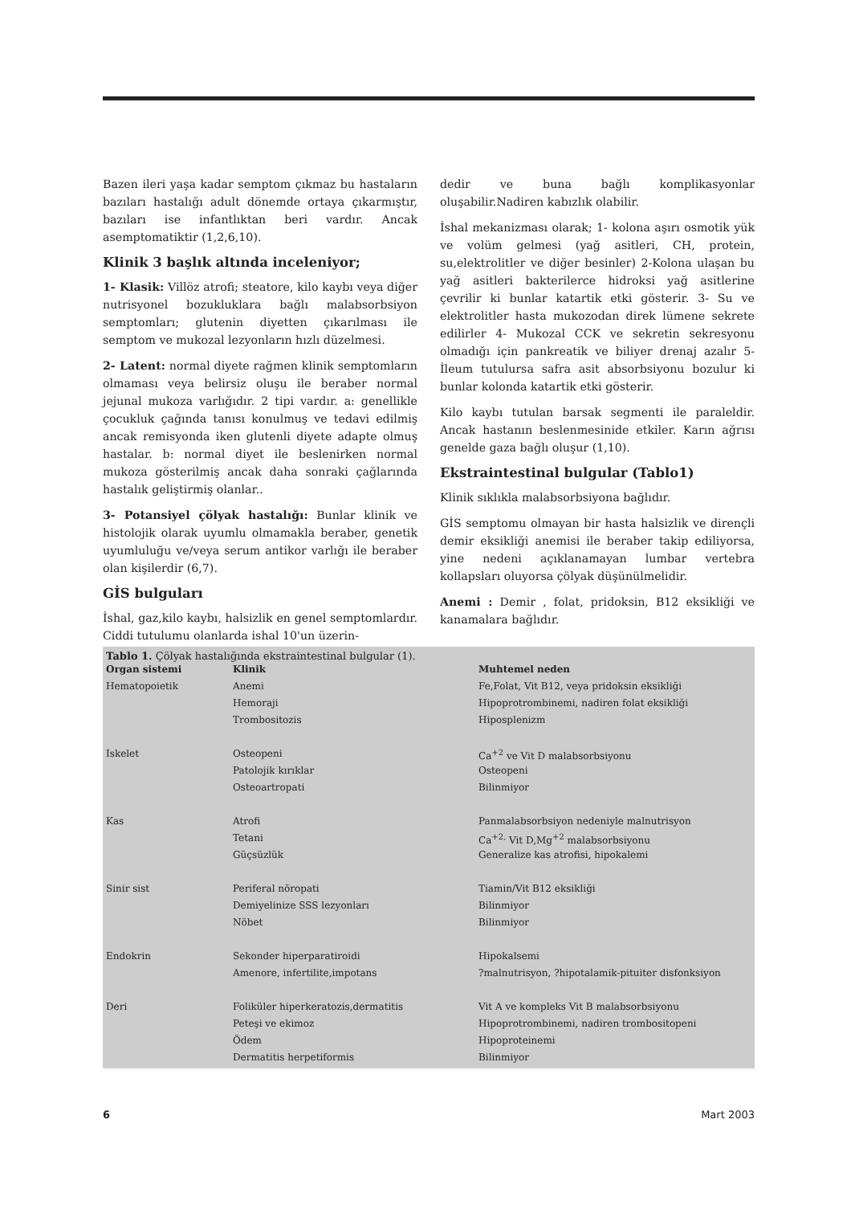Bazen ileri yaşa kadar semptom çıkmaz bu hastaların bazıları hastalığı adult dönemde ortaya çıkarmıştır, bazıları ise infantlıktan beri vardır. Ancak asemptomatiktir (1,2,6,10).
Klinik 3 başlık altında inceleniyor;
1- Klasik: Villöz atrofi; steatore, kilo kaybı veya diğer nutrisyonel bozukluklara bağlı malabsorbsiyon semptomları; glutenin diyetten çıkarılması ile semptom ve mukozal lezyonların hızlı düzelmesi.
2- Latent: normal diyete rağmen klinik semptomların olmaması veya belirsiz oluşu ile beraber normal jejunal mukoza varlığıdır. 2 tipi vardır. a: genellikle çocukluk çağında tanısı konulmuş ve tedavi edilmiş ancak remisyonda iken glutenli diyete adapte olmuş hastalar. b: normal diyet ile beslenirken normal mukoza gösterilmiş ancak daha sonraki çağlarında hastalık geliştirmiş olanlar..
3- Potansiyel çölyak hastalığı: Bunlar klinik ve histolojik olarak uyumlu olmamakla beraber, genetik uyumluluğu ve/veya serum antikor varlığı ile beraber olan kişilerdir (6,7).
GİS bulguları
İshal, gaz,kilo kaybı, halsizlik en genel semptomlardır. Ciddi tutulumu olanlarda ishal 10'un üzerin-
dedir ve buna bağlı komplikasyonlar oluşabilir.Nadiren kabızlık olabilir.
İshal mekanizması olarak; 1- kolona aşırı osmotik yük ve volüm gelmesi (yağ asitleri, CH, protein, su,elektrolitler ve diğer besinler) 2-Kolona ulaşan bu yağ asitleri bakterilerce hidroksi yağ asitlerine çevrilir ki bunlar katartik etki gösterir. 3- Su ve elektrolitler hasta mukozodan direk lümene sekrete edilirler 4- Mukozal CCK ve sekretin sekresyonu olmadığı için pankreatik ve biliyer drenaj azalır 5- İleum tutulursa safra asit absorbsiyonu bozulur ki bunlar kolonda katartik etki gösterir.
Kilo kaybı tutulan barsak segmenti ile paraleldir. Ancak hastanın beslenmesinide etkiler. Karın ağrısı genelde gaza bağlı oluşur (1,10).
Ekstraintestinal bulgular (Tablo1)
Klinik sıklıkla malabsorbsiyona bağlıdır.
GİS semptomu olmayan bir hasta halsizlik ve dirençli demir eksikliği anemisi ile beraber takip ediliyorsa, yine nedeni açıklanamayan lumbar vertebra kollapsları oluyorsa çölyak düşünülmelidir.
Anemi : Demir , folat, pridoksin, B12 eksikliği ve kanamalara bağlıdır.
Tablo 1. Çölyak hastalığında ekstraintestinal bulgular (1).
| Organ sistemi | Klinik | Muhtemel neden |
| --- | --- | --- |
| Hematopoietik | Anemi | Fe,Folat, Vit B12, veya pridoksin eksikliği |
| | Hemoraji | Hipoprotrombinemi, nadiren folat eksikliği |
| | Trombositozis | Hiposplenizm |
| Iskelet | Osteopeni | Ca<sup>+2</sup> ve Vit D malabsorbsiyonu |
| | Patolojik kırıklar | Osteopeni |
| | Osteoartropati | Bilinmiyor |
| Kas | Atrofi | Panmalabsorbsiyon nedeniyle malnutrisyon |
| | Tetani | Ca<sup>+2,</sup> Vit D,Mg<sup>+2</sup> malabsorbsiyonu |
| | Güçsüzlük | Generalize kas atrofisi, hipokalemi |
| Sinir sist | Periferal nöropati | Tiamin/Vit B12 eksikliği |
| | Demiyelinize SSS lezyonları | Bilinmiyor |
| | Nöbet | Bilinmiyor |
| Endokrin | Sekonder hiperparatiroidi | Hipokalsemi |
| | Amenore, infertilite,impotans | ?malnutrisyon, ?hipotalamik-pituiter disfonksiyon |
| Deri | Foliküler hiperkeratozis,dermatitis | Vit A ve kompleks Vit B malabsorbsiyonu |
| | Peteşi ve ekimoz | Hipoprotrombinemi, nadiren trombositopeni |
| | Ödem | Hipoproteinemi |
| | Dermatitis herpetiformis | Bilinmiyor |
6 Mart 2003